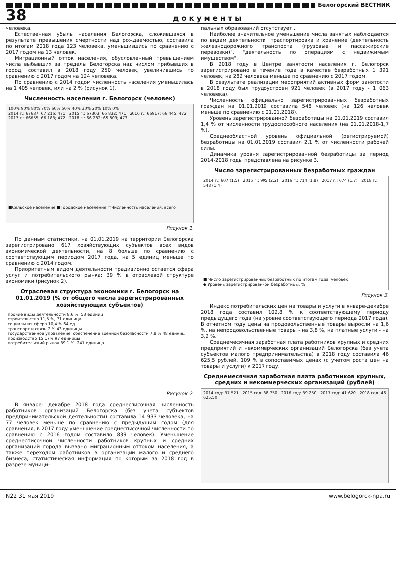Белогорский ВЕСТНИК
38 документы
человека.
Естественная убыль населения Белогорска, сложившаяся в результате превышения смертности над рождаемостью, составила по итогам 2018 года 123 человека, уменьшившись по сравнению с 2017 годом на 13 человек.
Миграционный отток населения, обусловленный превышением числа выбывших за пределы Белогорска над числом прибывших в город, составил в 2018 году 250 человек, увеличившись по сравнению с 2017 годом на 124 человека.
По сравнению с 2014 годом численность населения уменьшилась на 1 405 человек, или на 2 % (рисунок 1).
Численность населения г. Белогорск (человек)
100% 90% 80% 70% 60% 50% 40% 30% 20% 10% 0%
2014 г.: 67687; 67 216; 471 2015 г.: 67303; 66 832; 471 2016 г.: 66917; 66 445; 472 2017 г.: 66655; 66 183; 472 2018 г.: 66 282; 65 809; 473
■Сельское население ■Городское население □Численность населения, всего
Рисунок 1.
По данным статистики, на 01.01.2019 на территории Белогорска зарегистрировано 617 хозяйствующих субъектов всех видов экономической деятельности, на 8 больше по сравнению с соответствующим периодом 2017 года, на 5 единиц меньше по сравнению с 2014 годом.
Приоритетным видом деятельности традиционно остается сфера услуг и потребительского рынка: 39 % в отраслевой структуре экономики (рисунок 2).
Отраслевая структура экономики г. Белогорск на 01.01.2019 (% от общего числа зарегистрированных хозяйствующих субъектов)
прочие виды деятельности 8,6 %, 53 единиц
строительство 11,5 %, 71 единица
социальная сфера 10,4 % 64 ед.
транспорт и связь 7 % 43 единицы
государственное управление, обеспечение военной безопасности 7,8 % 48 единиц
производство 15,17% 97 единицы
потребительский рынок 39,1 %, 241 единица
Рисунок 2.
В январе- декабре 2018 года среднесписочная численность работников организаций Белогорска (без учета субъектов предпринимательской деятельности) составила 14 933 человека, на 77 человек меньше по сравнению с предыдущим годом (для сравнения, в 2017 году уменьшение среднесписочной численности по сравнению с 2016 годом составило 839 человек). Уменьшение среднесписочной численности работников крупных и средних организаций города вызвано миграционным оттоком населения, а также переходом работников в организации малого и среднего бизнеса, статистическая информация по которым за 2018 год в разрезе муници-
пальных образований отсутствует .
Наиболее значительное уменьшение числа занятых наблюдается по видам деятельности "траспортировка и хранение (деятельность железнодорожного транспорта (грузовые и пассажирские перевозки)", "деятельность по операциям с недвижимым имуществом".
В 2018 году в Центре занятости населения г. Белогорск зарегистрировано в течение года в качестве безработных 1 391 человек, на 282 человека меньше по сравнению с 2017 годом.
В результате реализации мероприятий активных форм занятости в 2018 году был трудоустроен 921 человек (в 2017 году - 1 063 человека).
Численность официально зарегистрированных безработных граждан на 01.01.2019 составила 548 человек (на 126 человек меньше по сравнению с 01.01.2018).
Уровень зарегистрированной безработицы на 01.01.2019 составил 1,4 % от численности трудоспособного населения (на 01.01.2018-1,7 %).
Среднеобластной уровень официальной (регистрируемой) безработицы на 01.01.2019 составил 2,1 % от численности рабочей силы.
Динамика уровня зарегистрированной безработицы за период 2014-2018 годы представлена на рисунке 3.
Число зарегистрированных безработных граждан
2014 г.: 607 (1,5) 2015 г.: 905 (2,2) 2016 г.: 714 (1,8) 2017 г.: 674 (1,7) 2018 г.: 548 (1,4)
■ Число зарегистрированных безработных по итогам года, человек
◆ Уровень зарегистрированной безработицы, %
Рисунок 3.
Индекс потребительских цен на товары и услуги в январе-декабре 2018 года составил 102,8 % к соответствующему периоду предыдущего года (на уровне соответствующего периода 2017 года). В отчетном году цены на продовольственные товары выросли на 1,6 %, на непродовольственные товары - на 3,8 %, на платные услуги - на 3,2 %.
Среднемесячная заработная плата работников крупных и средних предприятий и некоммерческих организаций Белогорска (без учета субъектов малого предпринимательства) в 2018 году составила 46 625,5 рублей, 109 % в сопоставимых ценах (с учетом роста цен на товары и услуги) к 2017 году.
Среднемесячная заработная плата работников крупных, средних и некоммерческих организаций (рублей)
2014 год: 37 521 2015 год: 38 750 2016 год: 39 250 2017 год: 41 620 2018 год: 46 625,50
N22 31 мая 2019 www.belogorck-npa.ru